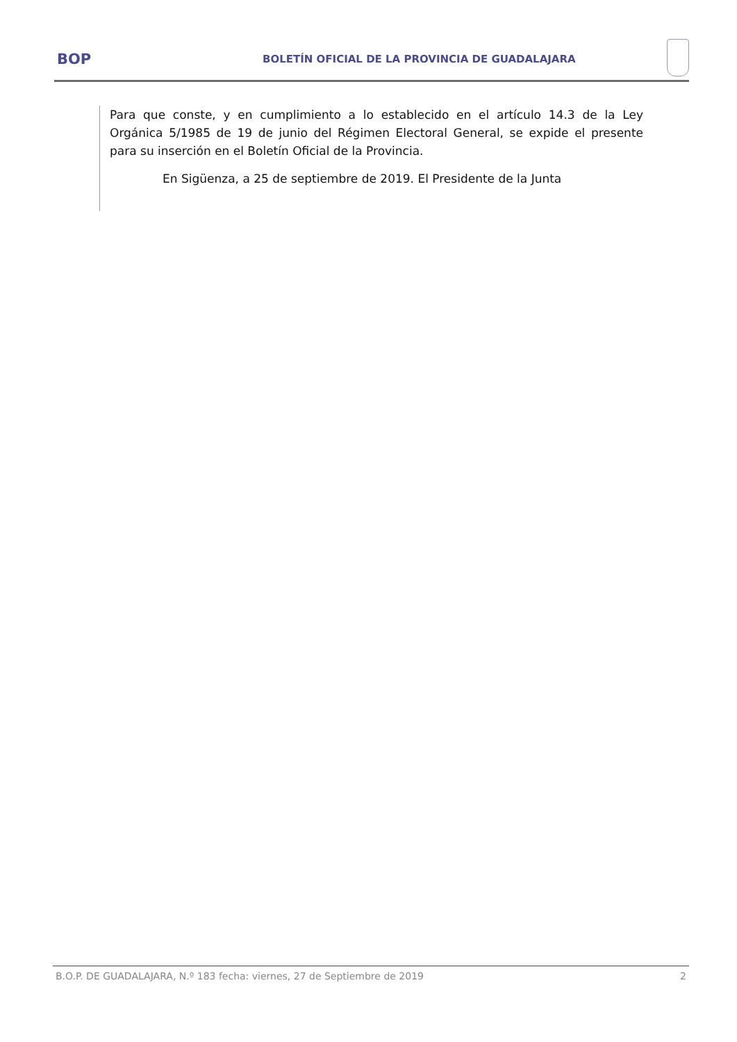BOP
BOLETÍN OFICIAL DE LA PROVINCIA DE GUADALAJARA
Para que conste, y en cumplimiento a lo establecido en el artículo 14.3 de la Ley Orgánica 5/1985 de 19 de junio del Régimen Electoral General, se expide el presente para su inserción en el Boletín Oficial de la Provincia.
En Sigüenza, a 25 de septiembre de 2019. El Presidente de la Junta
B.O.P. DE GUADALAJARA, N.º 183 fecha: viernes, 27 de Septiembre de 2019 2